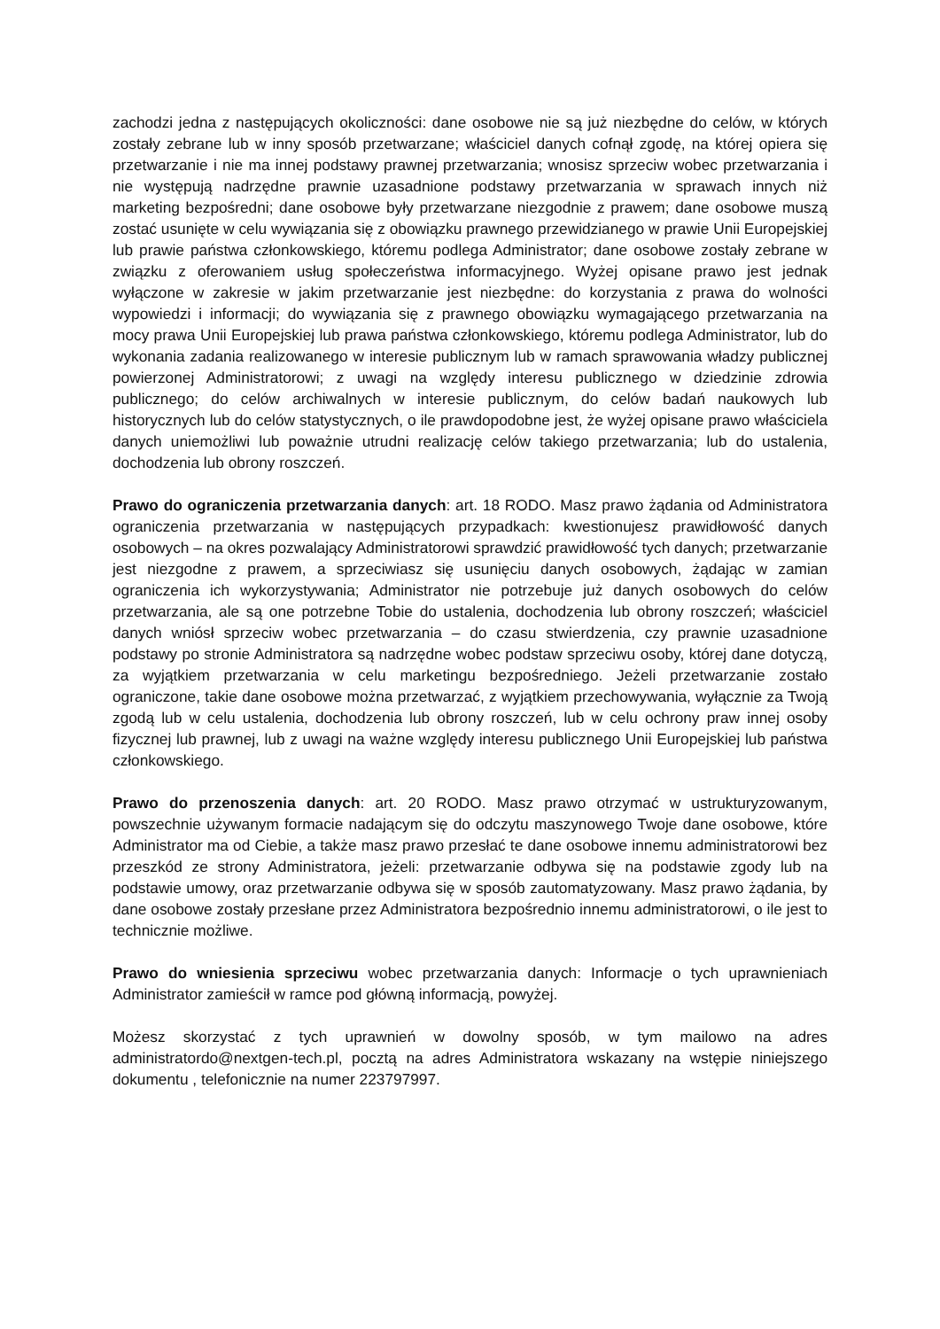zachodzi jedna z następujących okoliczności: dane osobowe nie są już niezbędne do celów, w których zostały zebrane lub w inny sposób przetwarzane; właściciel danych cofnął zgodę, na której opiera się przetwarzanie i nie ma innej podstawy prawnej przetwarzania; wnosisz sprzeciw wobec przetwarzania i nie występują nadrzędne prawnie uzasadnione podstawy przetwarzania w sprawach innych niż marketing bezpośredni; dane osobowe były przetwarzane niezgodnie z prawem; dane osobowe muszą zostać usunięte w celu wywiązania się z obowiązku prawnego przewidzianego w prawie Unii Europejskiej lub prawie państwa członkowskiego, któremu podlega Administrator; dane osobowe zostały zebrane w związku z oferowaniem usług społeczeństwa informacyjnego. Wyżej opisane prawo jest jednak wyłączone w zakresie w jakim przetwarzanie jest niezbędne: do korzystania z prawa do wolności wypowiedzi i informacji; do wywiązania się z prawnego obowiązku wymagającego przetwarzania na mocy prawa Unii Europejskiej lub prawa państwa członkowskiego, któremu podlega Administrator, lub do wykonania zadania realizowanego w interesie publicznym lub w ramach sprawowania władzy publicznej powierzonej Administratorowi; z uwagi na względy interesu publicznego w dziedzinie zdrowia publicznego; do celów archiwalnych w interesie publicznym, do celów badań naukowych lub historycznych lub do celów statystycznych, o ile prawdopodobne jest, że wyżej opisane prawo właściciela danych uniemożliwi lub poważnie utrudni realizację celów takiego przetwarzania; lub do ustalenia, dochodzenia lub obrony roszczeń.
Prawo do ograniczenia przetwarzania danych: art. 18 RODO. Masz prawo żądania od Administratora ograniczenia przetwarzania w następujących przypadkach: kwestionujesz prawidłowość danych osobowych – na okres pozwalający Administratorowi sprawdzić prawidłowość tych danych; przetwarzanie jest niezgodne z prawem, a sprzeciwiasz się usunięciu danych osobowych, żądając w zamian ograniczenia ich wykorzystywania; Administrator nie potrzebuje już danych osobowych do celów przetwarzania, ale są one potrzebne Tobie do ustalenia, dochodzenia lub obrony roszczeń; właściciel danych wniósł sprzeciw wobec przetwarzania – do czasu stwierdzenia, czy prawnie uzasadnione podstawy po stronie Administratora są nadrzędne wobec podstaw sprzeciwu osoby, której dane dotyczą, za wyjątkiem przetwarzania w celu marketingu bezpośredniego. Jeżeli przetwarzanie zostało ograniczone, takie dane osobowe można przetwarzać, z wyjątkiem przechowywania, wyłącznie za Twoją zgodą lub w celu ustalenia, dochodzenia lub obrony roszczeń, lub w celu ochrony praw innej osoby fizycznej lub prawnej, lub z uwagi na ważne względy interesu publicznego Unii Europejskiej lub państwa członkowskiego.
Prawo do przenoszenia danych: art. 20 RODO. Masz prawo otrzymać w ustrukturyzowanym, powszechnie używanym formacie nadającym się do odczytu maszynowego Twoje dane osobowe, które Administrator ma od Ciebie, a także masz prawo przesłać te dane osobowe innemu administratorowi bez przeszkód ze strony Administratora, jeżeli: przetwarzanie odbywa się na podstawie zgody lub na podstawie umowy, oraz przetwarzanie odbywa się w sposób zautomatyzowany. Masz prawo żądania, by dane osobowe zostały przesłane przez Administratora bezpośrednio innemu administratorowi, o ile jest to technicznie możliwe.
Prawo do wniesienia sprzeciwu wobec przetwarzania danych: Informacje o tych uprawnieniach Administrator zamieścił w ramce pod główną informacją, powyżej.
Możesz skorzystać z tych uprawnień w dowolny sposób, w tym mailowo na adres administratordo@nextgen-tech.pl, pocztą na adres Administratora wskazany na wstępie niniejszego dokumentu , telefonicznie na numer 223797997.